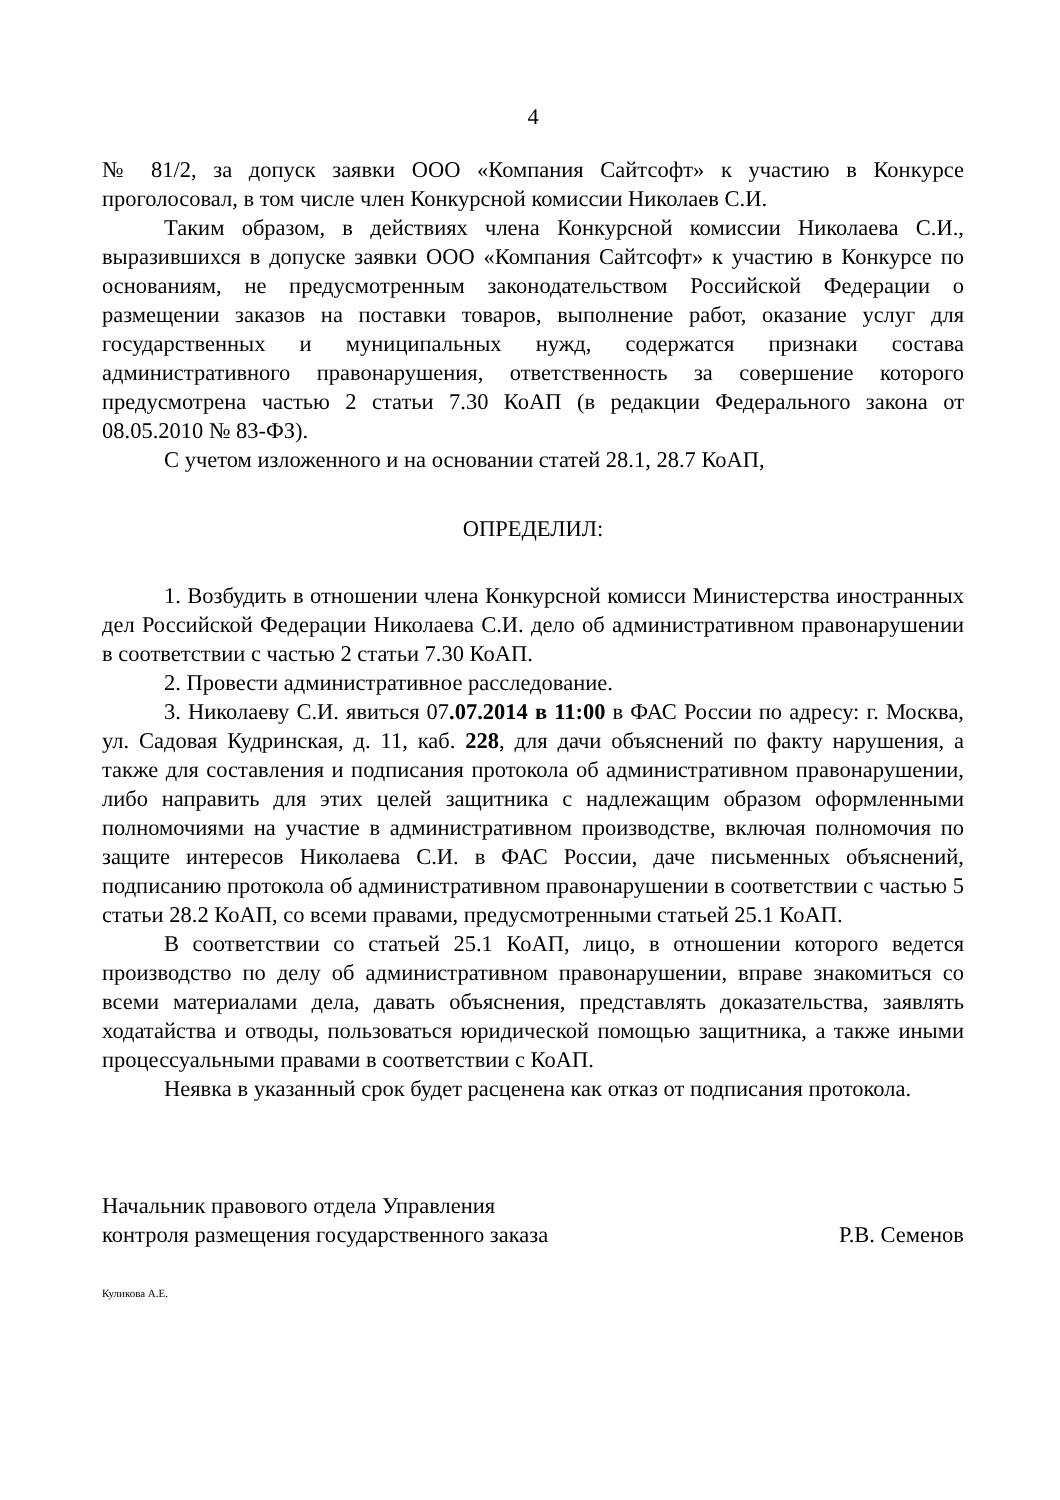4
№ 81/2, за допуск заявки ООО «Компания Сайтсофт» к участию в Конкурсе проголосовал, в том числе член Конкурсной комиссии Николаев С.И.
Таким образом, в действиях члена Конкурсной комиссии Николаева С.И., выразившихся в допуске заявки ООО «Компания Сайтсофт» к участию в Конкурсе по основаниям, не предусмотренным законодательством Российской Федерации о размещении заказов на поставки товаров, выполнение работ, оказание услуг для государственных и муниципальных нужд, содержатся признаки состава административного правонарушения, ответственность за совершение которого предусмотрена частью 2 статьи 7.30 КоАП (в редакции Федерального закона от 08.05.2010 № 83-ФЗ).
С учетом изложенного и на основании статей 28.1, 28.7 КоАП,
ОПРЕДЕЛИЛ:
1. Возбудить в отношении члена Конкурсной комисси Министерства иностранных дел Российской Федерации Николаева С.И. дело об административном правонарушении в соответствии с частью 2 статьи 7.30 КоАП.
2. Провести административное расследование.
3. Николаеву С.И. явиться 07.07.2014 в 11:00 в ФАС России по адресу: г. Москва, ул. Садовая Кудринская, д. 11, каб. 228, для дачи объяснений по факту нарушения, а также для составления и подписания протокола об административном правонарушении, либо направить для этих целей защитника с надлежащим образом оформленными полномочиями на участие в административном производстве, включая полномочия по защите интересов Николаева С.И. в ФАС России, даче письменных объяснений, подписанию протокола об административном правонарушении в соответствии с частью 5 статьи 28.2 КоАП, со всеми правами, предусмотренными статьей 25.1 КоАП.
В соответствии со статьей 25.1 КоАП, лицо, в отношении которого ведется производство по делу об административном правонарушении, вправе знакомиться со всеми материалами дела, давать объяснения, представлять доказательства, заявлять ходатайства и отводы, пользоваться юридической помощью защитника, а также иными процессуальными правами в соответствии с КоАП.
Неявка в указанный срок будет расценена как отказ от подписания протокола.
Начальник правового отдела Управления
контроля размещения государственного заказа
Р.В. Семенов
Куликова А.Е.